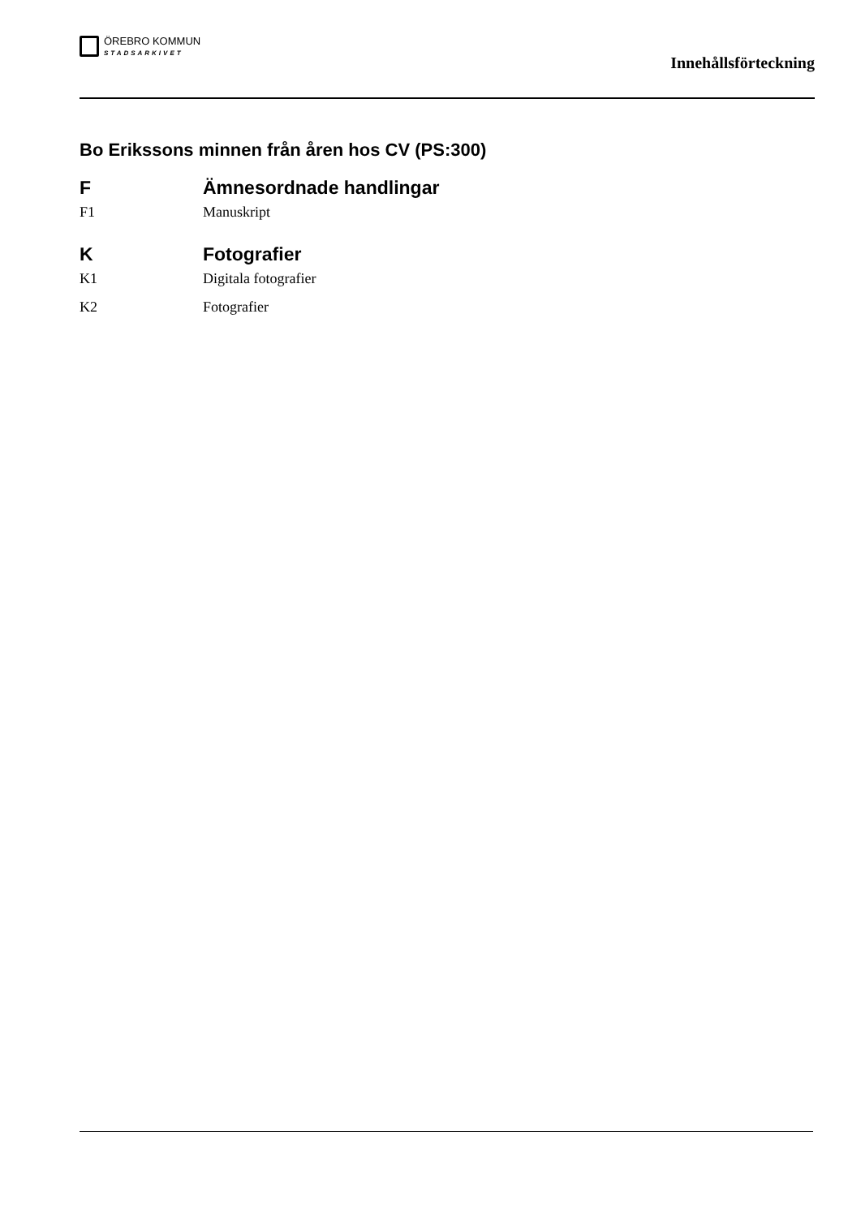ÖREBRO KOMMUN
STADSARKIVET
Innehållsförteckning
Bo Erikssons minnen från åren hos CV (PS:300)
F Ämnesordnade handlingar
F1 Manuskript
K Fotografier
K1 Digitala fotografier
K2 Fotografier